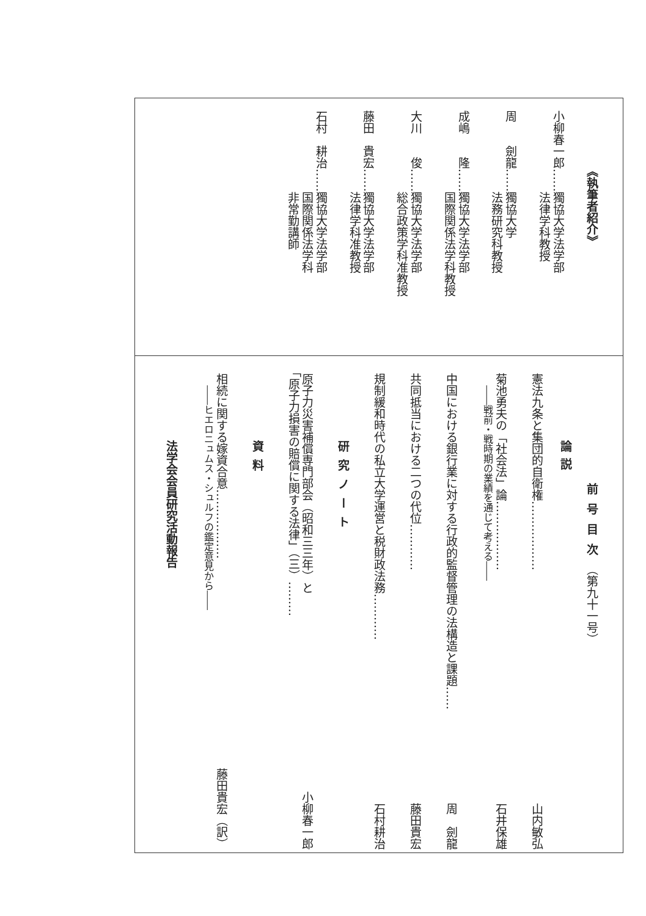《執筆者紹介》
小柳春一郎……獨協大学法学部
　　　　　　　法律学科教授
周　　劍龍……獨協大学
　　　　　　　法務研究科教授
成嶋　　隆……獨協大学法学部
　　　　　　　国際関係法学科教授
大川　　俊……獨協大学法学部
　　　　　　　総合政策学科准教授
藤田　貴宏……獨協大学法学部
　　　　　　　法律学科准教授
石村　耕治……獨協大学法学部
　　　　　　　国際関係法学科
　　　　　　　非常勤講師
前号目次（第九十一号）
論説
憲法九条と集団的自衛権……………… 山内敏弘
菊池勇夫の「社会法」論………………
――戦前・戦時期の業績を通じて考える―― 石井保雄
中国における銀行業に対する行政的監督管理の法構造と課題…… 周　劍龍
共同抵当における二つの代位………… 藤田貴宏
規制緩和時代の私立大学運営と税財政法務………… 石村耕治
研究ノート
原子力災害補償専門部会（昭和三三年）と
「原子力損害の賠償に関する法律」（三）……… 小柳春一郎
資料
相続に関する嫁資合意………………
――ヒエロニュムス・シュルフの鑑定意見から―― 藤田貴宏（訳）
法学会会員研究活動報告